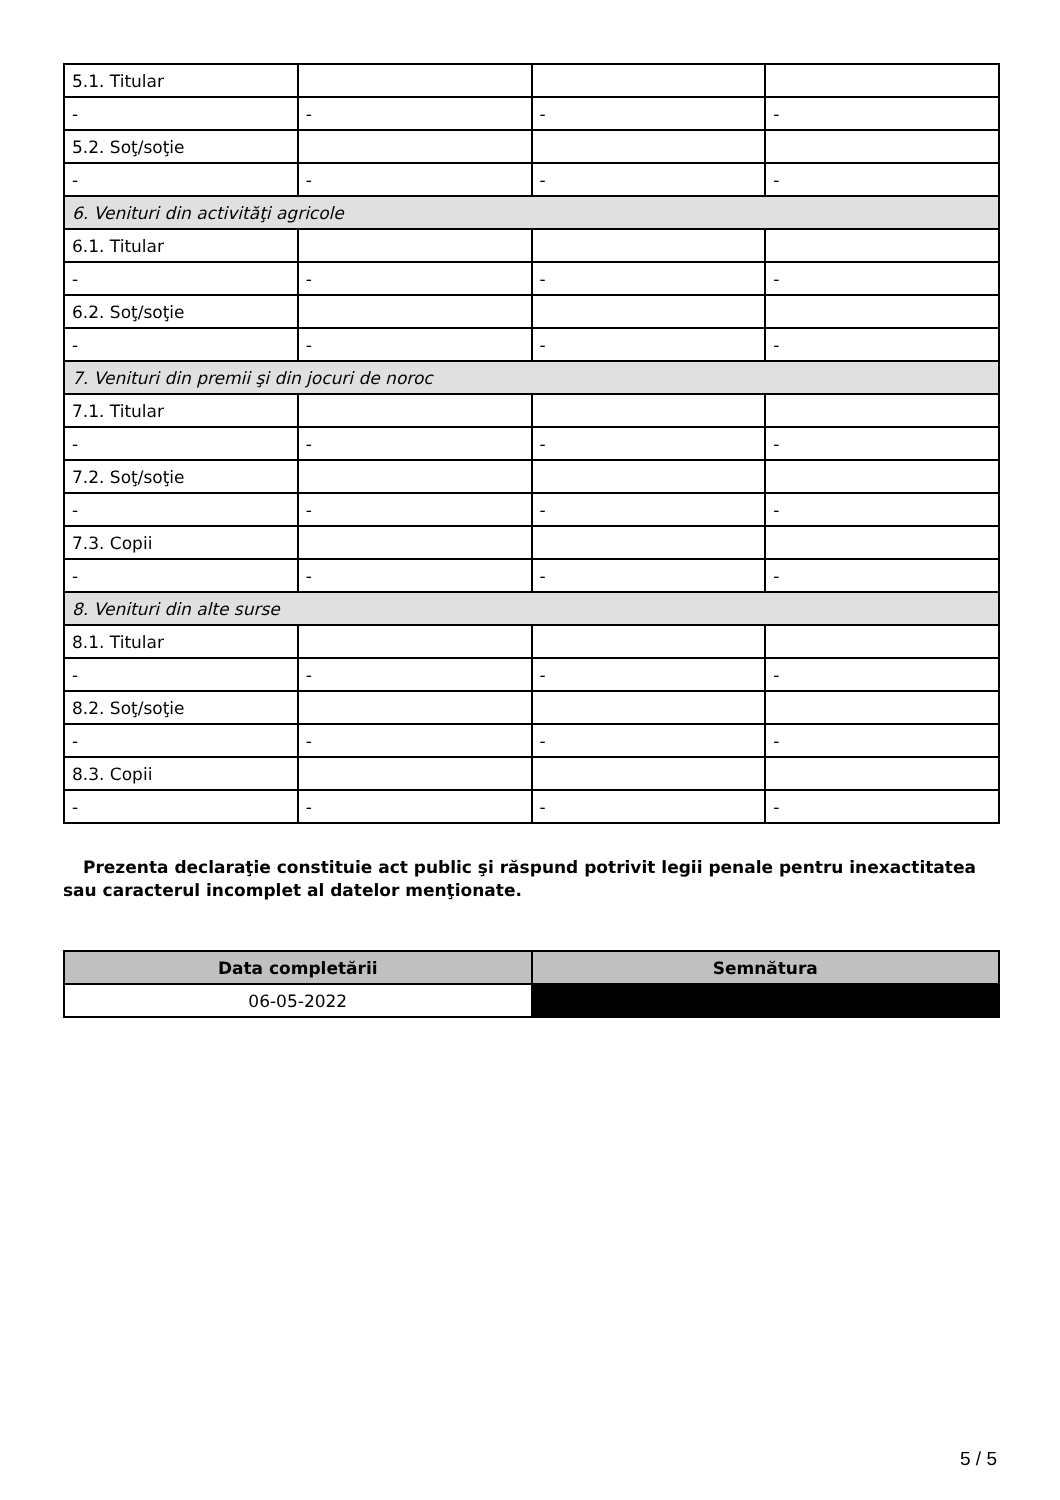| 5.1. Titular | | | |
| - | - | - | - |
| 5.2. Soţ/soţie | | | |
| - | - | - | - |
| 6. Venituri din activităţi agricole | | | |
| 6.1. Titular | | | |
| - | - | - | - |
| 6.2. Soţ/soţie | | | |
| - | - | - | - |
| 7. Venituri din premii şi din jocuri de noroc | | | |
| 7.1. Titular | | | |
| - | - | - | - |
| 7.2. Soţ/soţie | | | |
| - | - | - | - |
| 7.3. Copii | | | |
| - | - | - | - |
| 8. Venituri din alte surse | | | |
| 8.1. Titular | | | |
| - | - | - | - |
| 8.2. Soţ/soţie | | | |
| - | - | - | - |
| 8.3. Copii | | | |
| - | - | - | - |
Prezenta declaraţie constituie act public şi răspund potrivit legii penale pentru inexactitatea sau caracterul incomplet al datelor menţionate.
| Data completării | Semnătura |
| --- | --- |
| 06-05-2022 | |
5 / 5